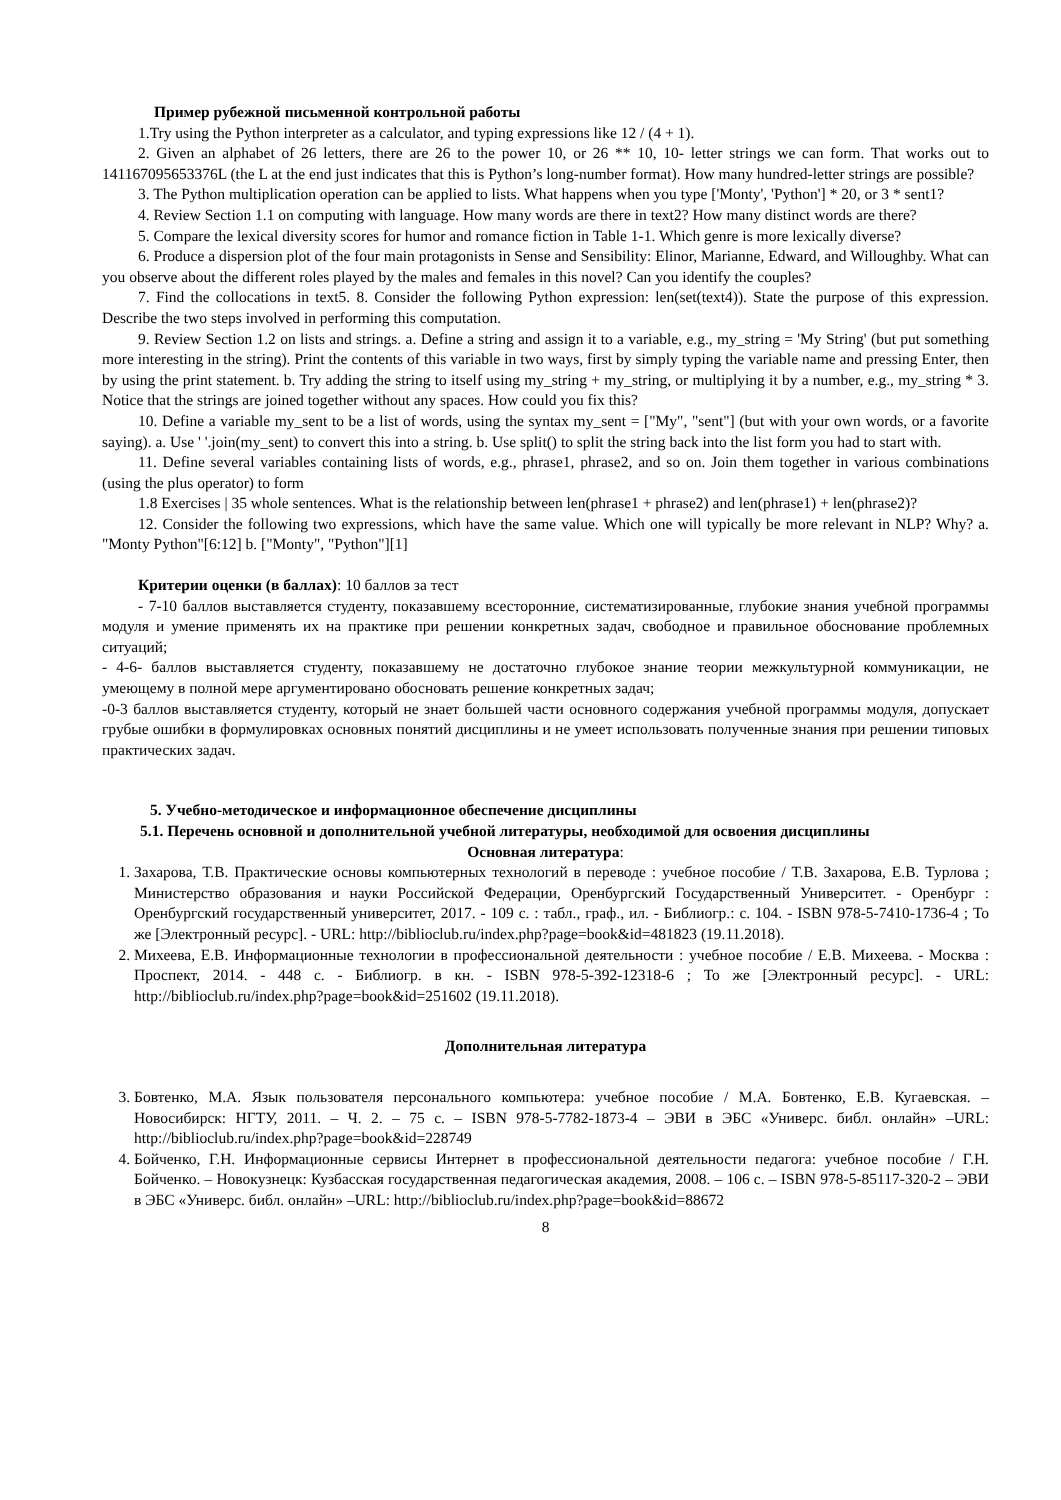Пример рубежной письменной контрольной работы
1.Try using the Python interpreter as a calculator, and typing expressions like 12 / (4 + 1).
2. Given an alphabet of 26 letters, there are 26 to the power 10, or 26 ** 10, 10- letter strings we can form. That works out to 141167095653376L (the L at the end just indicates that this is Python’s long-number format). How many hundred-letter strings are possible?
3. The Python multiplication operation can be applied to lists. What happens when you type ['Monty', 'Python'] * 20, or 3 * sent1?
4. Review Section 1.1 on computing with language. How many words are there in text2? How many distinct words are there?
5. Compare the lexical diversity scores for humor and romance fiction in Table 1-1. Which genre is more lexically diverse?
6. Produce a dispersion plot of the four main protagonists in Sense and Sensibility: Elinor, Marianne, Edward, and Willoughby. What can you observe about the different roles played by the males and females in this novel? Can you identify the couples?
7. Find the collocations in text5. 8. Consider the following Python expression: len(set(text4)). State the purpose of this expression. Describe the two steps involved in performing this computation.
9. Review Section 1.2 on lists and strings. a. Define a string and assign it to a variable, e.g., my_string = 'My String' (but put something more interesting in the string). Print the contents of this variable in two ways, first by simply typing the variable name and pressing Enter, then by using the print statement. b. Try adding the string to itself using my_string + my_string, or multiplying it by a number, e.g., my_string * 3. Notice that the strings are joined together without any spaces. How could you fix this?
10. Define a variable my_sent to be a list of words, using the syntax my_sent = ["My", "sent"] (but with your own words, or a favorite saying). a. Use ' '.join(my_sent) to convert this into a string. b. Use split() to split the string back into the list form you had to start with.
11. Define several variables containing lists of words, e.g., phrase1, phrase2, and so on. Join them together in various combinations (using the plus operator) to form
1.8 Exercises | 35 whole sentences. What is the relationship between len(phrase1 + phrase2) and len(phrase1) + len(phrase2)?
12. Consider the following two expressions, which have the same value. Which one will typically be more relevant in NLP? Why? a. "Monty Python"[6:12] b. ["Monty", "Python"][1]
Критерии оценки (в баллах): 10 баллов за тест
- 7-10 баллов выставляется студенту, показавшему всесторонние, систематизированные, глубокие знания учебной программы модуля и умение применять их на практике при решении конкретных задач, свободное и правильное обоснование проблемных ситуаций;
- 4-6- баллов выставляется студенту, показавшему не достаточно глубокое знание теории межкультурной коммуникации, не умеющему в полной мере аргументировано обосновать решение конкретных задач;
-0-3 баллов выставляется студенту, который не знает большей части основного содержания учебной программы модуля, допускает грубые ошибки в формулировках основных понятий дисциплины и не умеет использовать полученные знания при решении типовых практических задач.
5. Учебно-методическое и информационное обеспечение дисциплины
5.1. Перечень основной и дополнительной учебной литературы, необходимой для освоения дисциплины
Основная литература:
1. Захарова, Т.В. Практические основы компьютерных технологий в переводе : учебное пособие / Т.В. Захарова, Е.В. Турлова ; Министерство образования и науки Российской Федерации, Оренбургский Государственный Университет. - Оренбург : Оренбургский государственный университет, 2017. - 109 с. : табл., граф., ил. - Библиогр.: с. 104. - ISBN 978-5-7410-1736-4 ; То же [Электронный ресурс]. - URL: http://biblioclub.ru/index.php?page=book&id=481823 (19.11.2018).
2. Михеева, Е.В. Информационные технологии в профессиональной деятельности : учебное пособие / Е.В. Михеева. - Москва : Проспект, 2014. - 448 с. - Библиогр. в кн. - ISBN 978-5-392-12318-6 ; То же [Электронный ресурс]. - URL: http://biblioclub.ru/index.php?page=book&id=251602 (19.11.2018).
Дополнительная литература
3. Бовтенко, М.А. Язык пользователя персонального компьютера: учебное пособие / М.А. Бовтенко, Е.В. Кугаевская. – Новосибирск: НГТУ, 2011. – Ч. 2. – 75 с. – ISBN 978-5-7782-1873-4 – ЭВИ в ЭБС «Универс. библ. онлайн» –URL: http://biblioclub.ru/index.php?page=book&id=228749
4. Бойченко, Г.Н. Информационные сервисы Интернет в профессиональной деятельности педагога: учебное пособие / Г.Н. Бойченко. – Новокузнецк: Кузбасская государственная педагогическая академия, 2008. – 106 с. – ISBN 978-5-85117-320-2 – ЭВИ в ЭБС «Универс. библ. онлайн» –URL: http://biblioclub.ru/index.php?page=book&id=88672
8